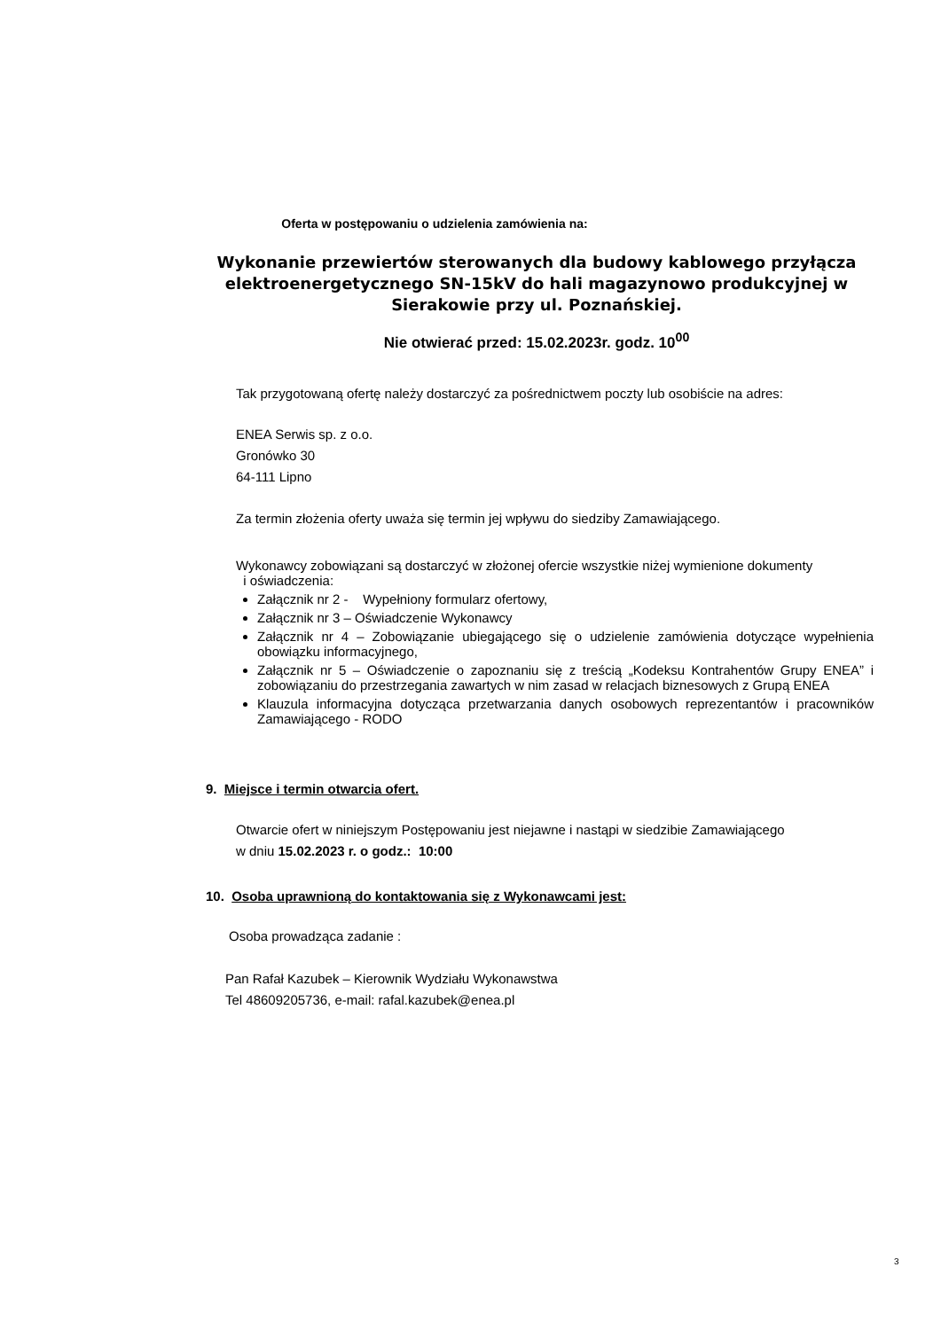Oferta w postępowaniu o udzielenia zamówienia na:
Wykonanie przewiertów sterowanych dla budowy kablowego przyłącza elektroenergetycznego SN-15kV do hali magazynowo produkcyjnej w Sierakowie przy ul. Poznańskiej.
Nie otwierać przed: 15.02.2023r. godz. 10<sup>00</sup>
Tak przygotowaną ofertę należy dostarczyć za pośrednictwem poczty lub osobiście na adres:
ENEA Serwis sp. z o.o.
Gronówko 30
64-111 Lipno
Za termin złożenia oferty uważa się termin jej wpływu do siedziby Zamawiającego.
Wykonawcy zobowiązani są dostarczyć w złożonej ofercie wszystkie niżej wymienione dokumenty
i oświadczenia:
Załącznik nr 2 - Wypełniony formularz ofertowy,
Załącznik nr 3 – Oświadczenie Wykonawcy
Załącznik nr 4 – Zobowiązanie ubiegającego się o udzielenie zamówienia dotyczące wypełnienia obowiązku informacyjnego,
Załącznik nr 5 – Oświadczenie o zapoznaniu się z treścią „Kodeksu Kontrahentów Grupy ENEA” i zobowiązaniu do przestrzegania zawartych w nim zasad w relacjach biznesowych z Grupą ENEA
Klauzula informacyjna dotycząca przetwarzania danych osobowych reprezentantów i pracowników Zamawiającego - RODO
9. Miejsce i termin otwarcia ofert.
Otwarcie ofert w niniejszym Postępowaniu jest niejawne i nastąpi w siedzibie Zamawiającego
w dniu 15.02.2023 r. o godz.: 10:00
10. Osoba uprawnioną do kontaktowania się z Wykonawcami jest:
Osoba prowadząca zadanie :
Pan Rafał Kazubek – Kierownik Wydziału Wykonawstwa
Tel 48609205736, e-mail: rafal.kazubek@enea.pl
3